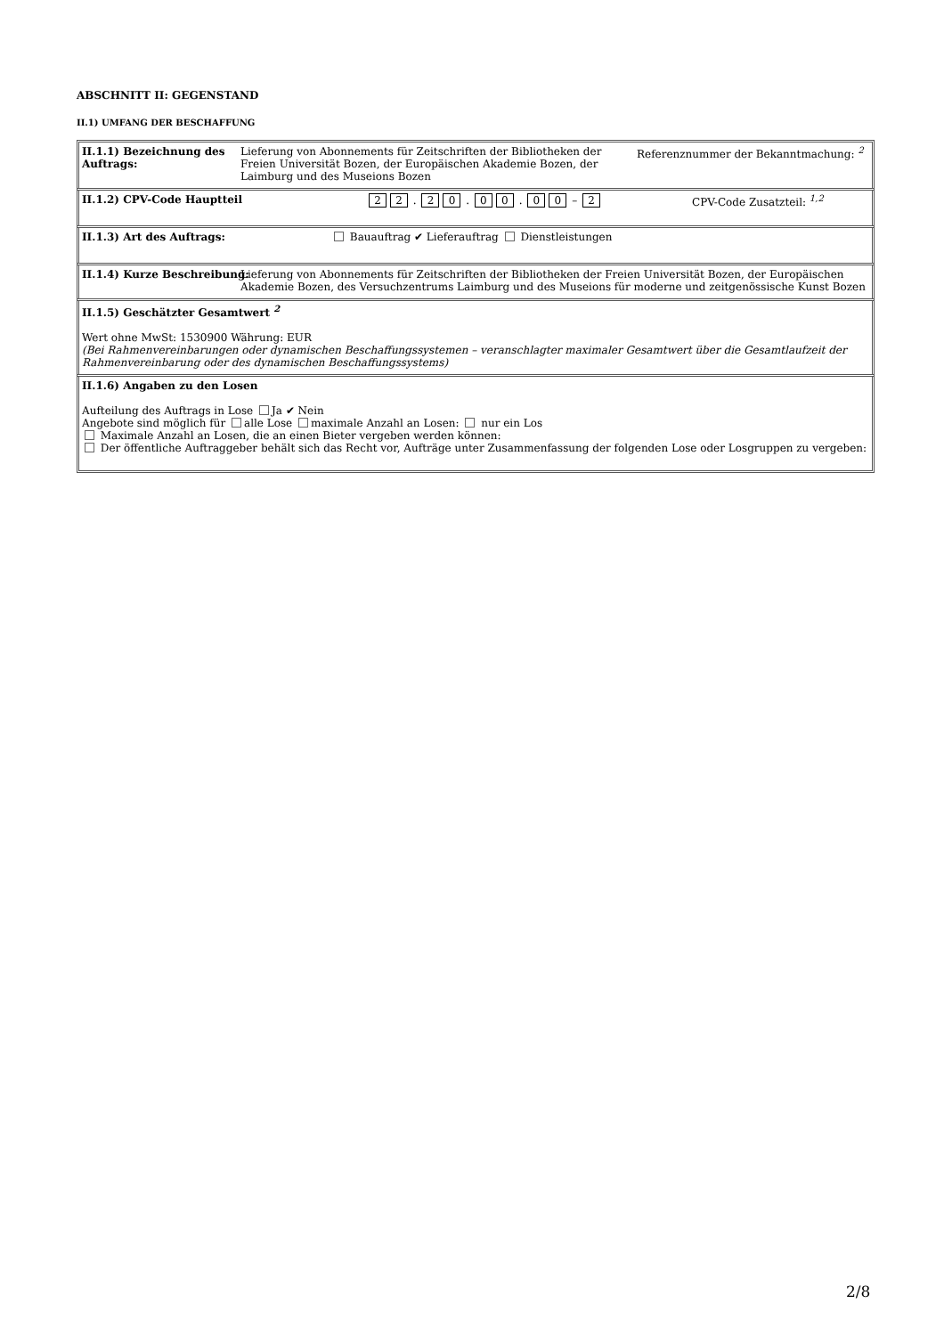ABSCHNITT II: GEGENSTAND
II.1) UMFANG DER BESCHAFFUNG
II.1.1) Bezeichnung des Auftrags:
Lieferung von Abonnements für Zeitschriften der Bibliotheken der Freien Universität Bozen, der Europäischen Akademie Bozen, der Laimburg und des Museions Bozen
Referenznummer der Bekanntmachung: <sup>2</sup>
II.1.2) CPV-Code Hauptteil 2 2 . 2 0 . 0 0 . 0 0 – 2 CPV-Code Zusatzteil: <sup>1,2</sup>
II.1.3) Art des Auftrags: Bauauftrag ✔ Lieferauftrag Dienstleistungen
II.1.4) Kurze Beschreibung: Lieferung von Abonnements für Zeitschriften der Bibliotheken der Freien Universität Bozen, der Europäischen Akademie Bozen, des Versuchzentrums Laimburg und des Museions für moderne und zeitgenössische Kunst Bozen
II.1.5) Geschätzter Gesamtwert <sup>2</sup>
Wert ohne MwSt: 1530900 Währung: EUR
(Bei Rahmenvereinbarungen oder dynamischen Beschaffungssystemen – veranschlagter maximaler Gesamtwert über die Gesamtlaufzeit der Rahmenvereinbarung oder des dynamischen Beschaffungssystems)
II.1.6) Angaben zu den Losen
Aufteilung des Auftrags in Lose Ja ✔ Nein
Angebote sind möglich für alle Lose maximale Anzahl an Losen: nur ein Los
Maximale Anzahl an Losen, die an einen Bieter vergeben werden können:
Der öffentliche Auftraggeber behält sich das Recht vor, Aufträge unter Zusammenfassung der folgenden Lose oder Losgruppen zu vergeben:
2/8